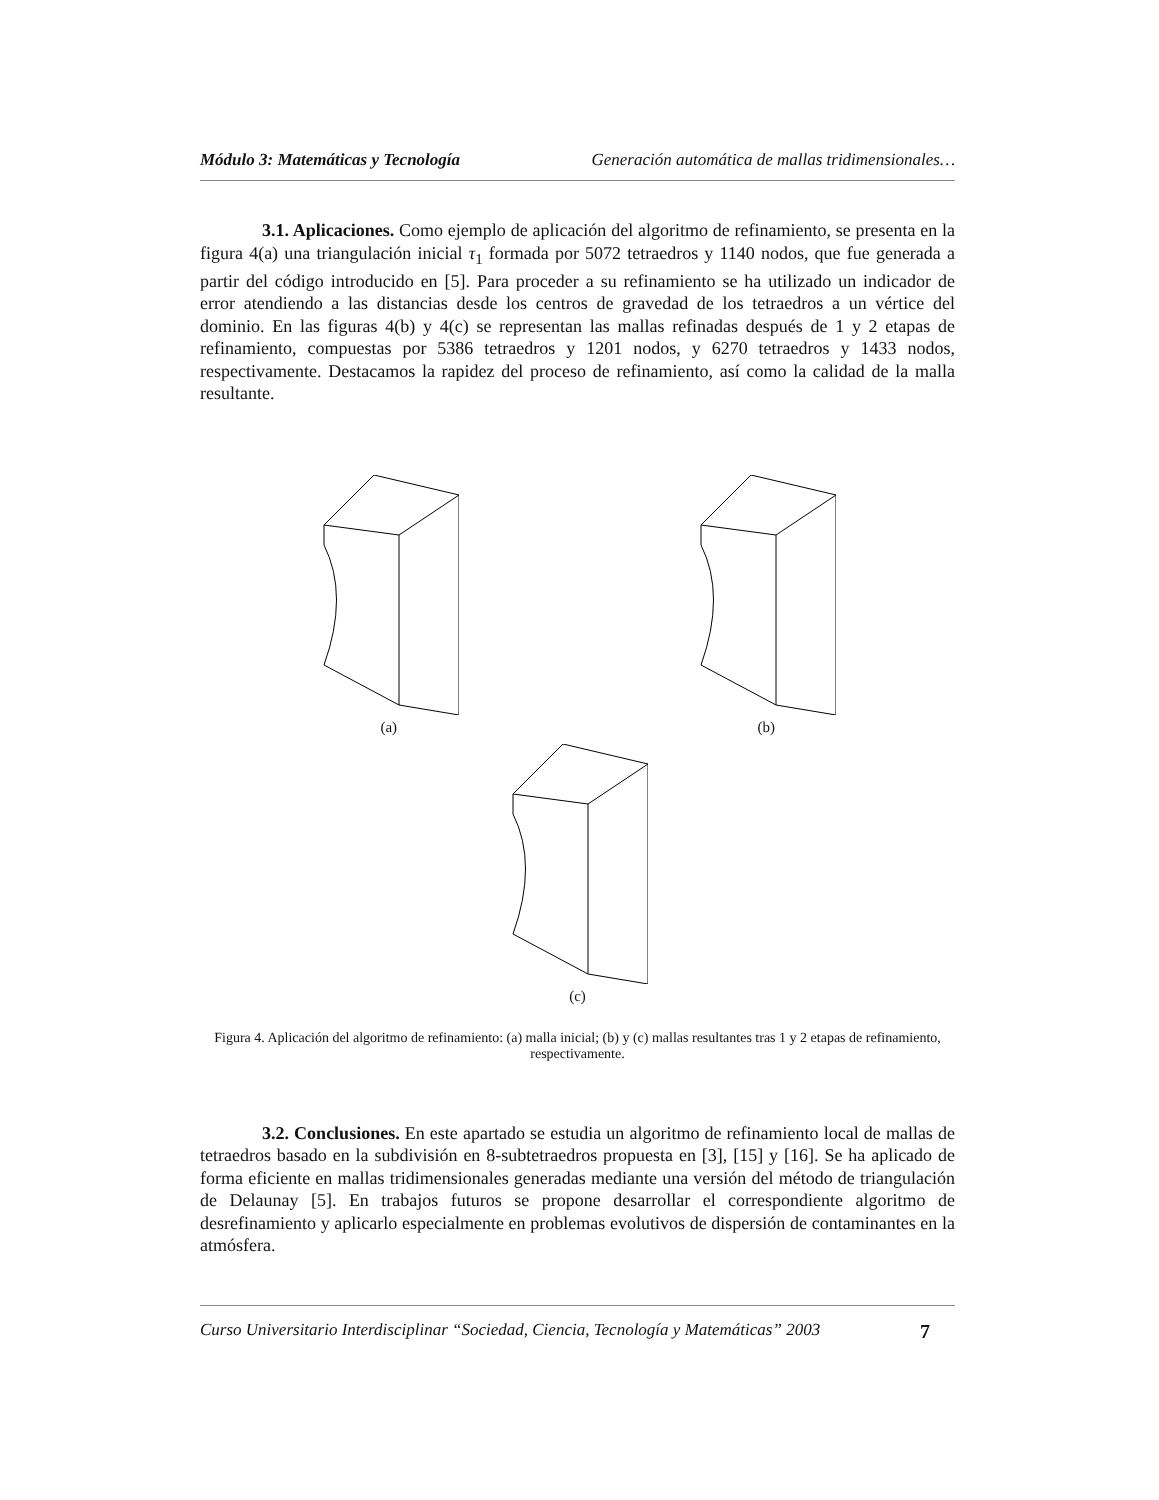Módulo 3: Matemáticas y Tecnología Generación automática de mallas tridimensionales…
3.1. Aplicaciones. Como ejemplo de aplicación del algoritmo de refinamiento, se presenta en la figura 4(a) una triangulación inicial τ<sub>1</sub> formada por 5072 tetraedros y 1140 nodos, que fue generada a partir del código introducido en [5]. Para proceder a su refinamiento se ha utilizado un indicador de error atendiendo a las distancias desde los centros de gravedad de los tetraedros a un vértice del dominio. En las figuras 4(b) y 4(c) se representan las mallas refinadas después de 1 y 2 etapas de refinamiento, compuestas por 5386 tetraedros y 1201 nodos, y 6270 tetraedros y 1433 nodos, respectivamente. Destacamos la rapidez del proceso de refinamiento, así como la calidad de la malla resultante.
(a)
(b)
(c)
Figura 4. Aplicación del algoritmo de refinamiento: (a) malla inicial; (b) y (c) mallas resultantes tras 1 y 2 etapas de refinamiento, respectivamente.
3.2. Conclusiones. En este apartado se estudia un algoritmo de refinamiento local de mallas de tetraedros basado en la subdivisión en 8-subtetraedros propuesta en [3], [15] y [16]. Se ha aplicado de forma eficiente en mallas tridimensionales generadas mediante una versión del método de triangulación de Delaunay [5]. En trabajos futuros se propone desarrollar el correspondiente algoritmo de desrefinamiento y aplicarlo especialmente en problemas evolutivos de dispersión de contaminantes en la atmósfera.
Curso Universitario Interdisciplinar “Sociedad, Ciencia, Tecnología y Matemáticas” 2003 7